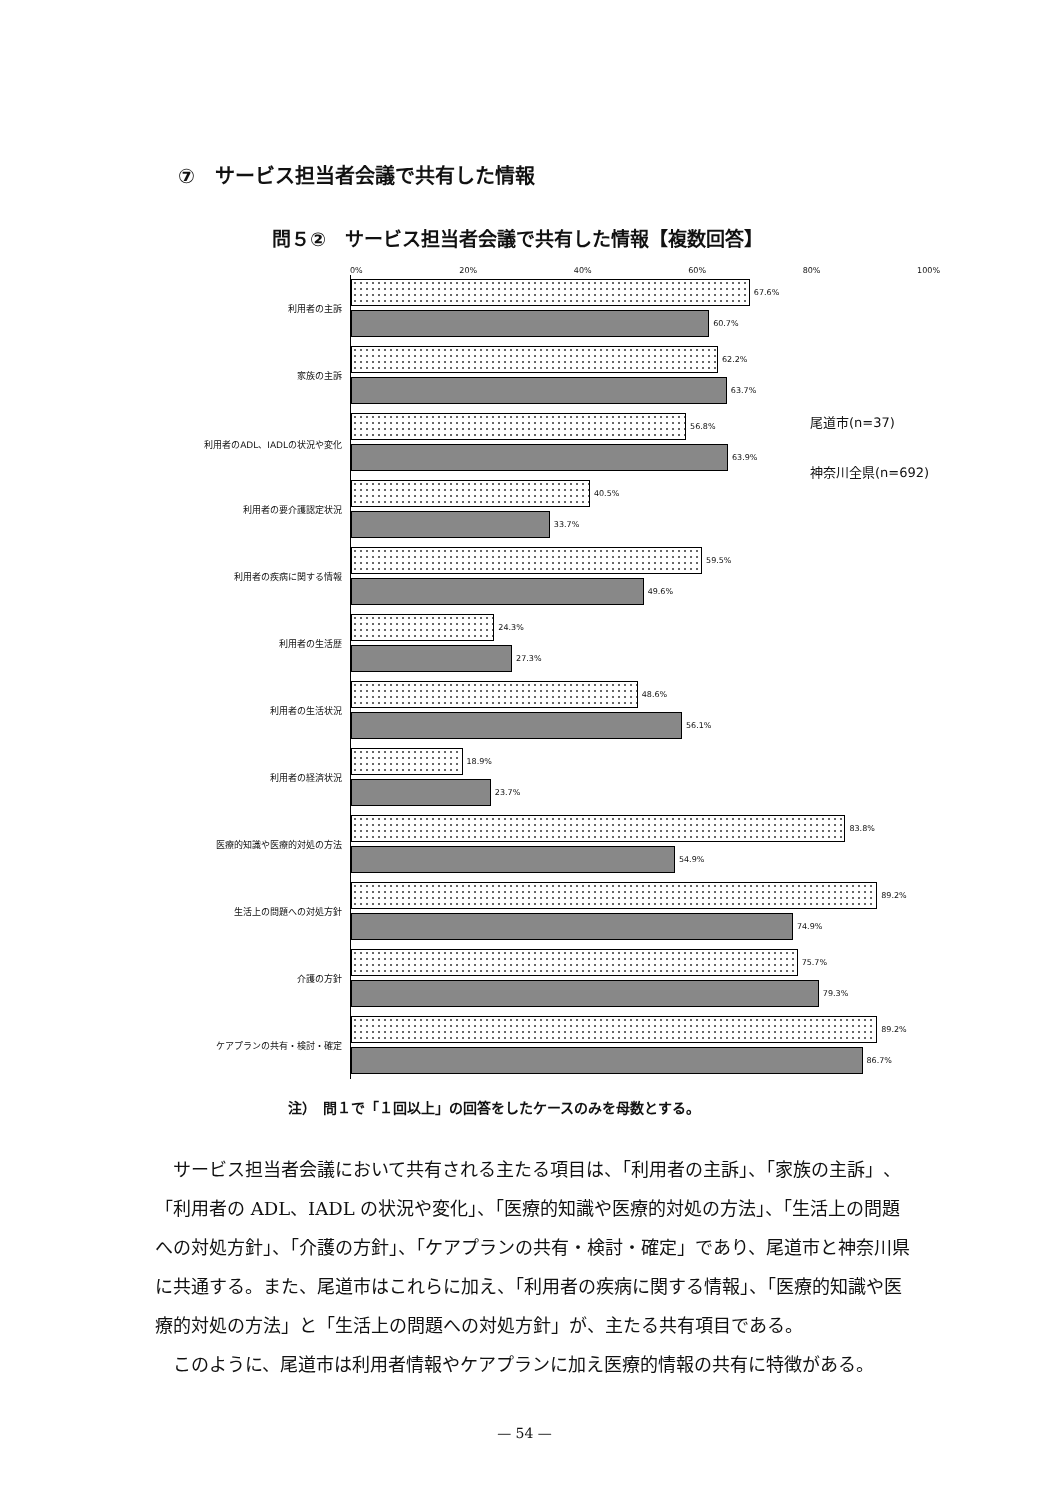⑦　サービス担当者会議で共有した情報
問５②　サービス担当者会議で共有した情報【複数回答】
0% 20% 40% 60% 80% 100%
利用者の主訴
67.6%
60.7%
家族の主訴
62.2%
63.7%
利用者のADL、IADLの状況や変化
56.8%
63.9%
利用者の要介護認定状況
40.5%
33.7%
利用者の疾病に関する情報
59.5%
49.6%
利用者の生活歴
24.3%
27.3%
利用者の生活状況
48.6%
56.1%
利用者の経済状況
18.9%
23.7%
医療的知識や医療的対処の方法
83.8%
54.9%
生活上の問題への対処方針
89.2%
74.9%
介護の方針
75.7%
79.3%
ケアプランの共有・検討・確定
89.2%
86.7%
尾道市(n=37)
神奈川全県(n=692)
注）　問１で「１回以上」の回答をしたケースのみを母数とする。
サービス担当者会議において共有される主たる項目は、「利用者の主訴」、「家族の主訴」、「利用者の ADL、IADL の状況や変化」、「医療的知識や医療的対処の方法」、「生活上の問題への対処方針」、「介護の方針」、「ケアプランの共有・検討・確定」であり、尾道市と神奈川県に共通する。また、尾道市はこれらに加え、「利用者の疾病に関する情報」、「医療的知識や医療的対処の方法」と「生活上の問題への対処方針」が、主たる共有項目である。
このように、尾道市は利用者情報やケアプランに加え医療的情報の共有に特徴がある。
— 54 —